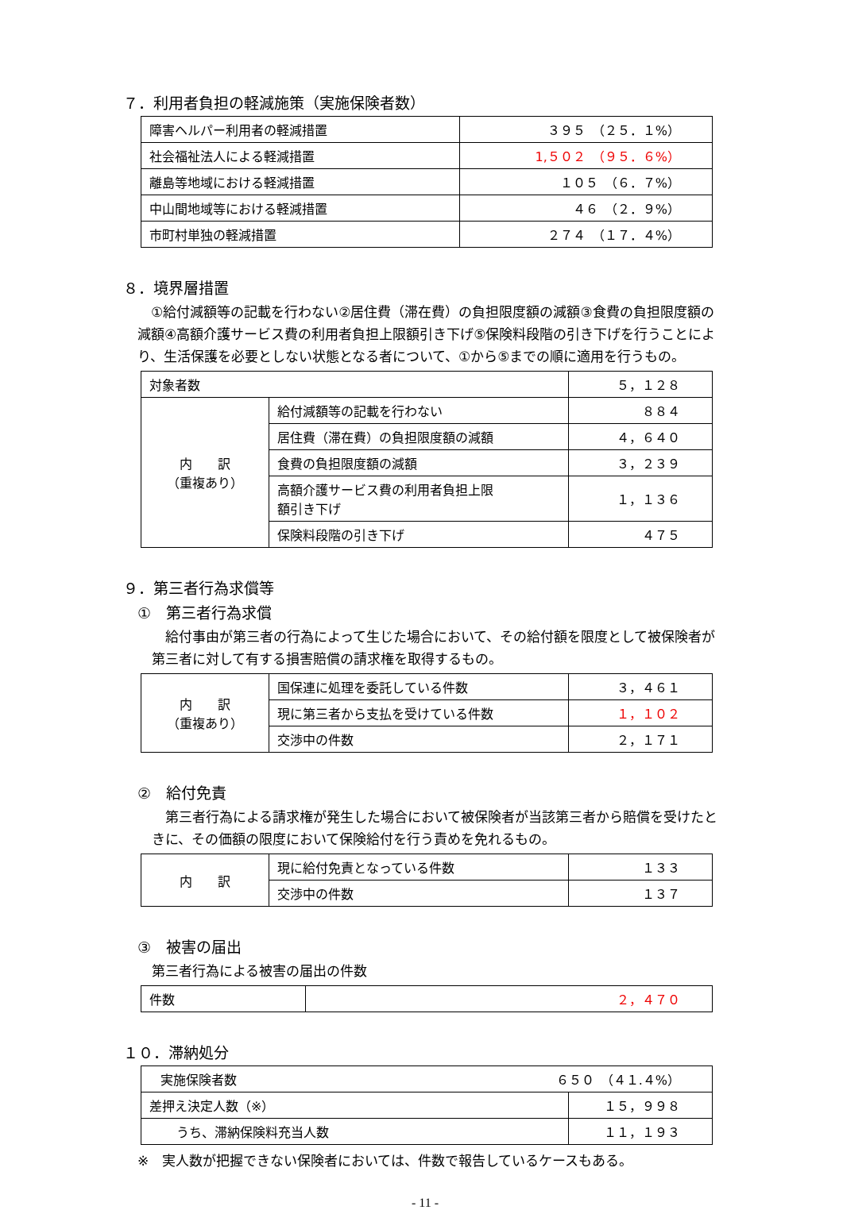７．利用者負担の軽減施策（実施保険者数）
| 障害ヘルパー利用者の軽減措置 | ３９５ （２５．１%） |
| 社会福祉法人による軽減措置 | 1,５０２ （９５．６%） |
| 離島等地域における軽減措置 | １０５ （６．７%） |
| 中山間地域等における軽減措置 | ４６ （２．９%） |
| 市町村単独の軽減措置 | ２７４ （１７．４%） |
８．境界層措置
　①給付減額等の記載を行わない②居住費（滞在費）の負担限度額の減額③食費の負担限度額の減額④高額介護サービス費の利用者負担上限額引き下げ⑤保険料段階の引き下げを行うことにより、生活保護を必要としない状態となる者について、①から⑤までの順に適用を行うもの。
| 対象者数 | | ５，１２８ |
| 内 訳 （重複あり） | 給付減額等の記載を行わない | ８８４ |
| | 居住費（滞在費）の負担限度額の減額 | ４，６４０ |
| | 食費の負担限度額の減額 | ３，２３９ |
| | 高額介護サービス費の利用者負担上限 額引き下げ | １，１３６ |
| | 保険料段階の引き下げ | ４７５ |
９．第三者行為求償等
①　第三者行為求償
　給付事由が第三者の行為によって生じた場合において、その給付額を限度として被保険者が第三者に対して有する損害賠償の請求権を取得するもの。
| 内 訳 （重複あり） | 国保連に処理を委託している件数 | ３，４６１ |
| | 現に第三者から支払を受けている件数 | １，１０２ |
| | 交渉中の件数 | ２，１７１ |
②　給付免責
　第三者行為による請求権が発生した場合において被保険者が当該第三者から賠償を受けたときに、その価額の限度において保険給付を行う責めを免れるもの。
| 内 訳 | 現に給付免責となっている件数 | １３３ |
| | 交渉中の件数 | １３７ |
③　被害の届出
第三者行為による被害の届出の件数
| 件数 | ２，４７０ |
１０．滞納処分
| 実施保険者数 ６５０ （４１.４%） | |
| 差押え決定人数（※） | １５，９９８ |
| うち、滞納保険料充当人数 | １１，１９３ |
※　実人数が把握できない保険者においては、件数で報告しているケースもある。
- 11 -